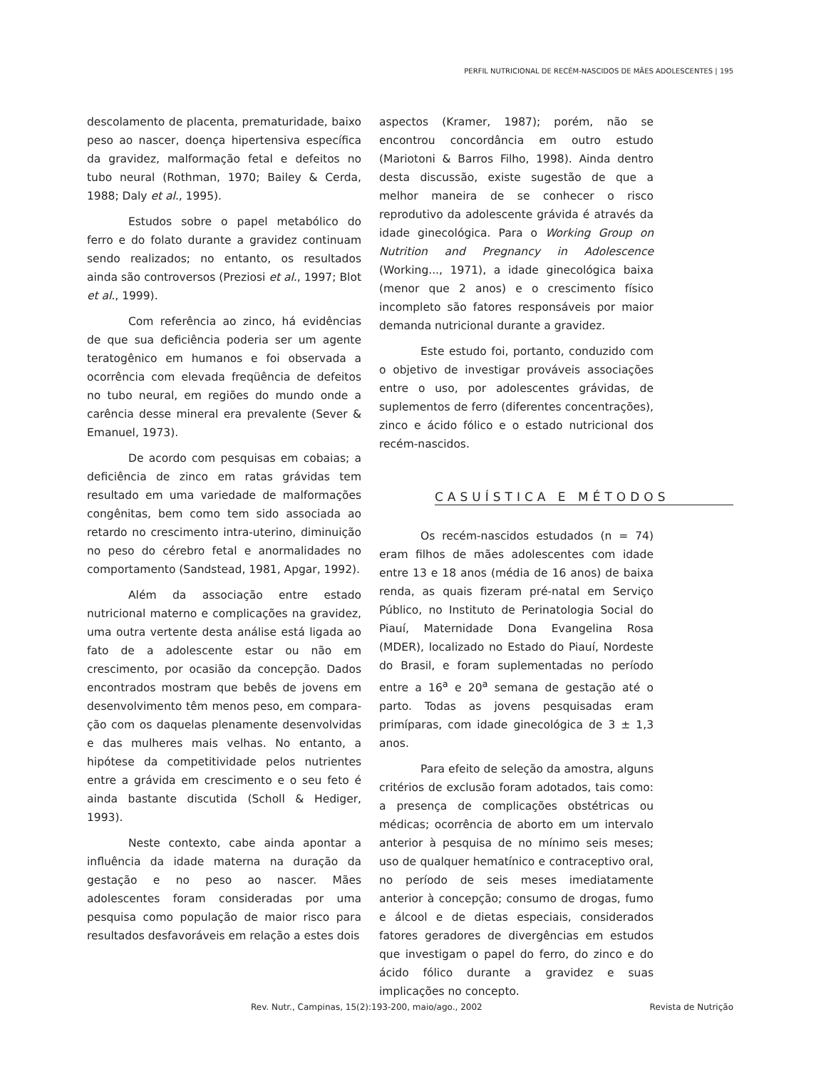PERFIL NUTRICIONAL DE RECÉM-NASCIDOS DE MÃES ADOLESCENTES | 195
descolamento de placenta, prematuridade, baixo peso ao nascer, doença hipertensiva específica da gravidez, malformação fetal e defeitos no tubo neural (Rothman, 1970; Bailey & Cerda, 1988; Daly et al., 1995).
Estudos sobre o papel metabólico do ferro e do folato durante a gravidez continuam sendo realizados; no entanto, os resultados ainda são controversos (Preziosi et al., 1997; Blot et al., 1999).
Com referência ao zinco, há evidências de que sua deficiência poderia ser um agente teratogênico em humanos e foi observada a ocorrência com elevada freqüência de defeitos no tubo neural, em regiões do mundo onde a carência desse mineral era prevalente (Sever & Emanuel, 1973).
De acordo com pesquisas em cobaias; a deficiência de zinco em ratas grávidas tem resultado em uma variedade de malformações congênitas, bem como tem sido associada ao retardo no crescimento intra-uterino, diminuição no peso do cérebro fetal e anormalidades no comportamento (Sandstead, 1981, Apgar, 1992).
Além da associação entre estado nutricional materno e complicações na gravidez, uma outra vertente desta análise está ligada ao fato de a adolescente estar ou não em crescimento, por ocasião da concepção. Dados encontrados mostram que bebês de jovens em desenvolvimento têm menos peso, em compara-ção com os daquelas plenamente desenvolvidas e das mulheres mais velhas. No entanto, a hipótese da competitividade pelos nutrientes entre a grávida em crescimento e o seu feto é ainda bastante discutida (Scholl & Hediger, 1993).
Neste contexto, cabe ainda apontar a influência da idade materna na duração da gestação e no peso ao nascer. Mães adolescentes foram consideradas por uma pesquisa como população de maior risco para resultados desfavoráveis em relação a estes dois
aspectos (Kramer, 1987); porém, não se encontrou concordância em outro estudo (Mariotoni & Barros Filho, 1998). Ainda dentro desta discussão, existe sugestão de que a melhor maneira de se conhecer o risco reprodutivo da adolescente grávida é através da idade ginecológica. Para o Working Group on Nutrition and Pregnancy in Adolescence (Working..., 1971), a idade ginecológica baixa (menor que 2 anos) e o crescimento físico incompleto são fatores responsáveis por maior demanda nutricional durante a gravidez.
Este estudo foi, portanto, conduzido com o objetivo de investigar prováveis associações entre o uso, por adolescentes grávidas, de suplementos de ferro (diferentes concentrações), zinco e ácido fólico e o estado nutricional dos recém-nascidos.
CASUÍSTICA E MÉTODOS
Os recém-nascidos estudados (n = 74) eram filhos de mães adolescentes com idade entre 13 e 18 anos (média de 16 anos) de baixa renda, as quais fizeram pré-natal em Serviço Público, no Instituto de Perinatologia Social do Piauí, Maternidade Dona Evangelina Rosa (MDER), localizado no Estado do Piauí, Nordeste do Brasil, e foram suplementadas no período entre a 16<sup>a</sup> e 20<sup>a</sup> semana de gestação até o parto. Todas as jovens pesquisadas eram primíparas, com idade ginecológica de 3 ± 1,3 anos.
Para efeito de seleção da amostra, alguns critérios de exclusão foram adotados, tais como: a presença de complicações obstétricas ou médicas; ocorrência de aborto em um intervalo anterior à pesquisa de no mínimo seis meses; uso de qualquer hematínico e contraceptivo oral, no período de seis meses imediatamente anterior à concepção; consumo de drogas, fumo e álcool e de dietas especiais, considerados fatores geradores de divergências em estudos que investigam o papel do ferro, do zinco e do ácido fólico durante a gravidez e suas implicações no concepto.
Rev. Nutr., Campinas, 15(2):193-200, maio/ago., 2002 Revista de Nutrição